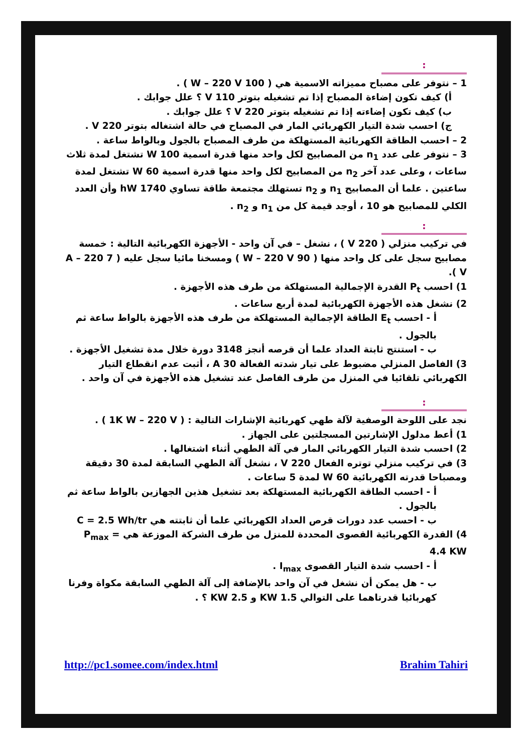:
1 – نتوفر على مصباح مميزاته الاسمية هي ( 100 W – 220 V ) .
أ) كيف تكون إضاءة المصباح إذا تم تشغيله بتوتر 110 V ؟ علل جوابك .
ب) كيف تكون إضاءته إذا تم تشغيله بتوتر 220 V ؟ علل جوابك .
ج) احسب شدة التيار الكهربائي المار في المصباح في حالة اشتغاله بتوتر 220 V .
2 – احسب الطاقة الكهربائية المستهلكة من طرف المصباح بالجول وبالواط ساعة .
3 – نتوفر على عدد n<sub>1</sub> من المصابيح لكل واحد منها قدرة اسمية 100 W تشتغل لمدة ثلاث ساعات ، وعلى عدد آخر n<sub>2</sub> من المصابيح لكل واحد منها قدرة اسمية 60 W تشتغل لمدة ساعتين . علما أن المصابيح n<sub>1</sub> و n<sub>2</sub> تستهلك مجتمعة طاقة تساوي 1740 hW وأن العدد الكلي للمصابيح هو 10 ، أوجد قيمة كل من n<sub>1</sub> و n<sub>2</sub> .
:
في تركيب منزلي ( 220 V ) ، نشغل – في آن واحد - الأجهزة الكهربائية التالية : خمسة مصابيح سجل على كل واحد منها ( 90 W – 220 V ) ومسخنا مائيا سجل عليه ( 7 A – 220 V ).
1) احسب P<sub>t</sub> القدرة الإجمالية المستهلكة من طرف هذه الأجهزة .
2) نشغل هذه الأجهزة الكهربائية لمدة أربع ساعات .
أ - احسب E<sub>t</sub> الطاقة الإجمالية المستهلكة من طرف هذه الأجهزة بالواط ساعة ثم بالجول .
ب - استنتج ثابتة العداد علما أن قرصه أنجز 3148 دورة خلال مدة تشغيل الأجهزة .
3) الفاصل المنزلي مضبوط على تيار شدته الفعالة 30 A ، أثبت عدم انقطاع التيار الكهربائي تلقائيا في المنزل من طرف الفاصل عند تشغيل هذه الأجهزة في آن واحد .
:
نجد على اللوحة الوصفية لآلة طهي كهربائية الإشارات التالية : ( 1K W – 220 V ) .
1) أعط مدلول الإشارتين المسجلتين على الجهاز .
2) احسب شدة التيار الكهربائي المار في آلة الطهي أثناء اشتغالها .
3) في تركيب منزلي توتره الفعال 220 V ، نشغل آلة الطهي السابقة لمدة 30 دقيقة ومصباحا قدرته الكهربائية 60 W لمدة 5 ساعات .
أ - احسب الطاقة الكهربائية المستهلكة بعد تشغيل هذين الجهازين بالواط ساعة ثم بالجول .
ب - احسب عدد دورات قرص العداد الكهربائي علما أن ثابتته هي C = 2.5 Wh/tr
4) القدرة الكهربائية القصوى المحددة للمنزل من طرف الشركة الموزعة هي P<sub>max</sub> = 4.4 KW
أ - احسب شدة التيار القصوى I<sub>max</sub> .
ب - هل يمكن أن نشغل في آن واحد بالإضافة إلى آلة الطهي السابقة مكواة وفرنا كهربائيا قدرتاهما على التوالي 1.5 KW و 2.5 KW ؟ .
http://pc1.somee.com/index.html Brahim Tahiri